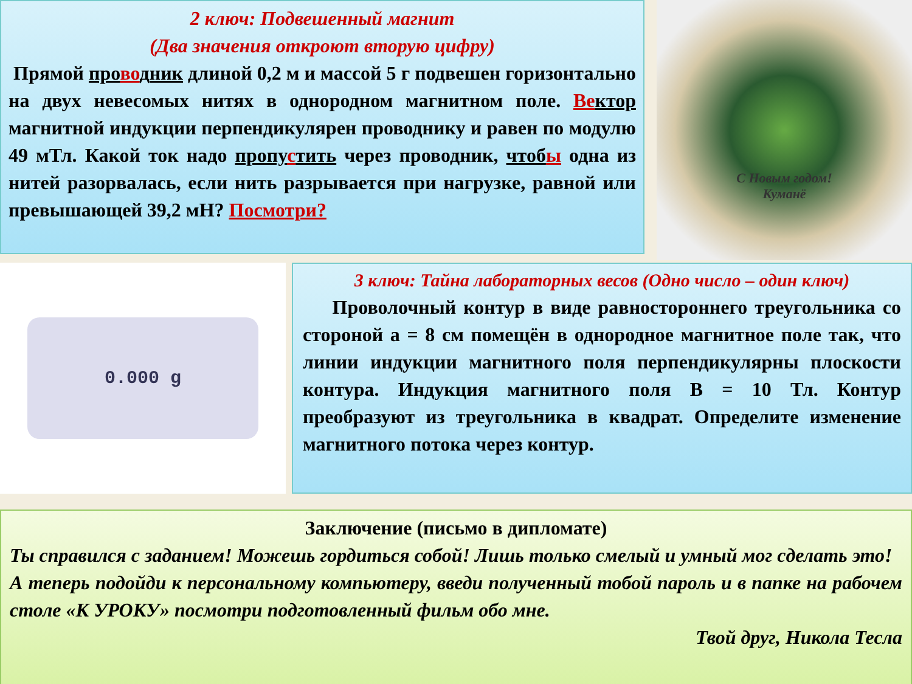2 ключ: Подвешенный магнит
(Два значения откроют вторую цифру)
Прямой провод ник длиной 0,2 м и массой 5 г подвешен горизонтально на двух невесомых нитях в однородном магнитном поле. Ве ктор магнитной индукции перпендикулярен проводнику и равен по модулю 49 мТл. Какой ток надо пропустить через проводник, чтобы одна из нитей разорвалась, если нить разрывается при нагрузке, равной или превышающей 39,2 мН? Посмотри?
С Новым годом!
Куманё
0.000 g
3 ключ: Тайна лабораторных весов (Одно число – один ключ)
Проволочный контур в виде равностороннего треугольника со стороной а = 8 см помещён в однородное магнитное поле так, что линии индукции магнитного поля перпендикулярны плоскости контура. Индукция магнитного поля В = 10 Тл. Контур преобразуют из треугольника в квадрат. Определите изменение магнитного потока через контур.
Заключение (письмо в дипломате)
Ты справился с заданием! Можешь гордиться собой! Лишь только смелый и умный мог сделать это!
А теперь подойди к персональному компьютеру, введи полученный тобой пароль и в папке на рабочем столе «К УРОКУ» посмотри подготовленный фильм обо мне.
Твой друг, Никола Тесла